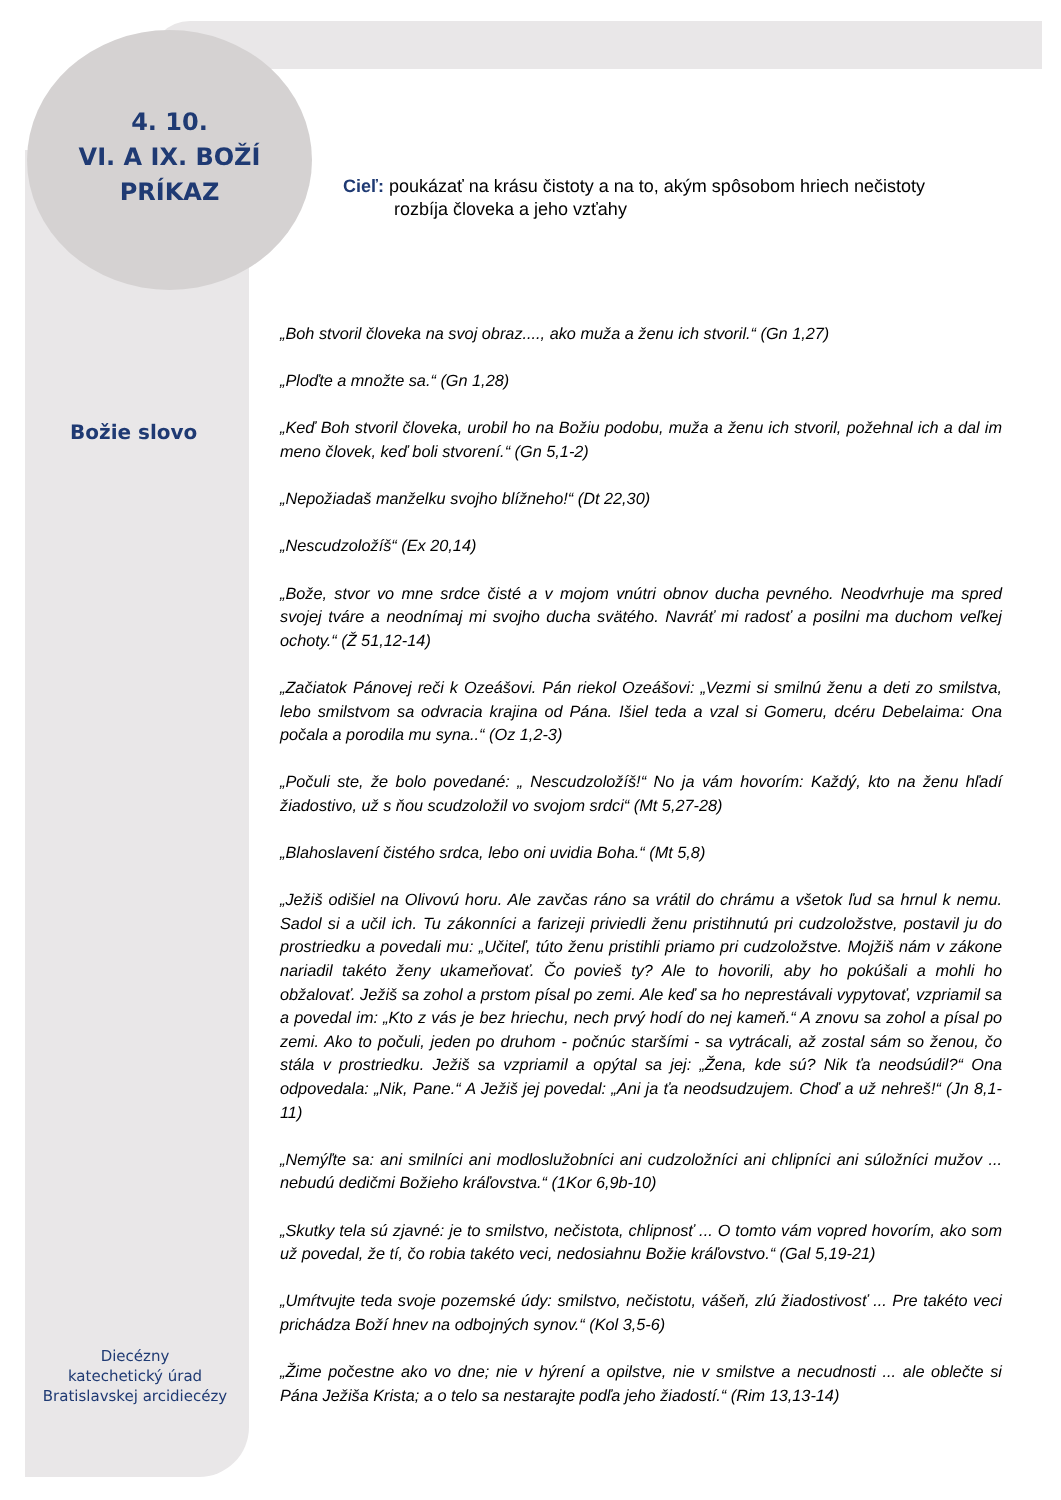4. 10.
VI. A IX. BOŽÍ
PRÍKAZ
Cieľ: poukázať na krásu čistoty a na to, akým spôsobom hriech nečistoty
rozbíja človeka a jeho vzťahy
Božie slovo
„Boh stvoril človeka na svoj obraz...., ako muža a ženu ich stvoril.“ (Gn 1,27)
„Ploďte a množte sa.“ (Gn 1,28)
„Keď Boh stvoril človeka, urobil ho na Božiu podobu, muža a ženu ich stvoril, požehnal ich a dal im meno človek, keď boli stvorení.“ (Gn 5,1-2)
„Nepožiadaš manželku svojho blížneho!“ (Dt 22,30)
„Nescudzoložíš“ (Ex 20,14)
„Bože, stvor vo mne srdce čisté a v mojom vnútri obnov ducha pevného. Neodvrhuje ma spred svojej tváre a neodnímaj mi svojho ducha svätého. Navráť mi radosť a posilni ma duchom veľkej ochoty.“ (Ž 51,12-14)
„Začiatok Pánovej reči k Ozeášovi. Pán riekol Ozeášovi: „Vezmi si smilnú ženu a deti zo smilstva, lebo smilstvom sa odvracia krajina od Pána. Išiel teda a vzal si Gomeru, dcéru Debelaima: Ona počala a porodila mu syna..“ (Oz 1,2-3)
„Počuli ste, že bolo povedané: „ Nescudzoložíš!“ No ja vám hovorím: Každý, kto na ženu hľadí žiadostivo, už s ňou scudzoložil vo svojom srdci“ (Mt 5,27-28)
„Blahoslavení čistého srdca, lebo oni uvidia Boha.“ (Mt 5,8)
„Ježiš odišiel na Olivovú horu. Ale zavčas ráno sa vrátil do chrámu a všetok ľud sa hrnul k nemu. Sadol si a učil ich. Tu zákonníci a farizeji priviedli ženu pristihnutú pri cudzoložstve, postavil ju do prostriedku a povedali mu: „Učiteľ, túto ženu pristihli priamo pri cudzoložstve. Mojžiš nám v zákone nariadil takéto ženy ukameňovať. Čo povieš ty? Ale to hovorili, aby ho pokúšali a mohli ho obžalovať. Ježiš sa zohol a prstom písal po zemi. Ale keď sa ho neprestávali vypytovať, vzpriamil sa a povedal im: „Kto z vás je bez hriechu, nech prvý hodí do nej kameň.“ A znovu sa zohol a písal po zemi. Ako to počuli, jeden po druhom - počnúc staršími - sa vytrácali, až zostal sám so ženou, čo stála v prostriedku. Ježiš sa vzpriamil a opýtal sa jej: „Žena, kde sú? Nik ťa neodsúdil?“ Ona odpovedala: „Nik, Pane.“ A Ježiš jej povedal: „Ani ja ťa neodsudzujem. Choď a už nehreš!“ (Jn 8,1-11)
„Nemýľte sa: ani smilníci ani modloslužobníci ani cudzoložníci ani chlipníci ani súložníci mužov ... nebudú dedičmi Božieho kráľovstva.“ (1Kor 6,9b-10)
„Skutky tela sú zjavné: je to smilstvo, nečistota, chlipnosť ... O tomto vám vopred hovorím, ako som už povedal, že tí, čo robia takéto veci, nedosiahnu Božie kráľovstvo.“ (Gal 5,19-21)
„Umŕtvujte teda svoje pozemské údy: smilstvo, nečistotu, vášeň, zlú žiadostivosť ... Pre takéto veci prichádza Boží hnev na odbojných synov.“ (Kol 3,5-6)
„Žime počestne ako vo dne; nie v hýrení a opilstve, nie v smilstve a necudnosti ... ale oblečte si Pána Ježiša Krista; a o telo sa nestarajte podľa jeho žiadostí.“ (Rim 13,13-14)
Diecézny
katechetický úrad
Bratislavskej arcidiecézy